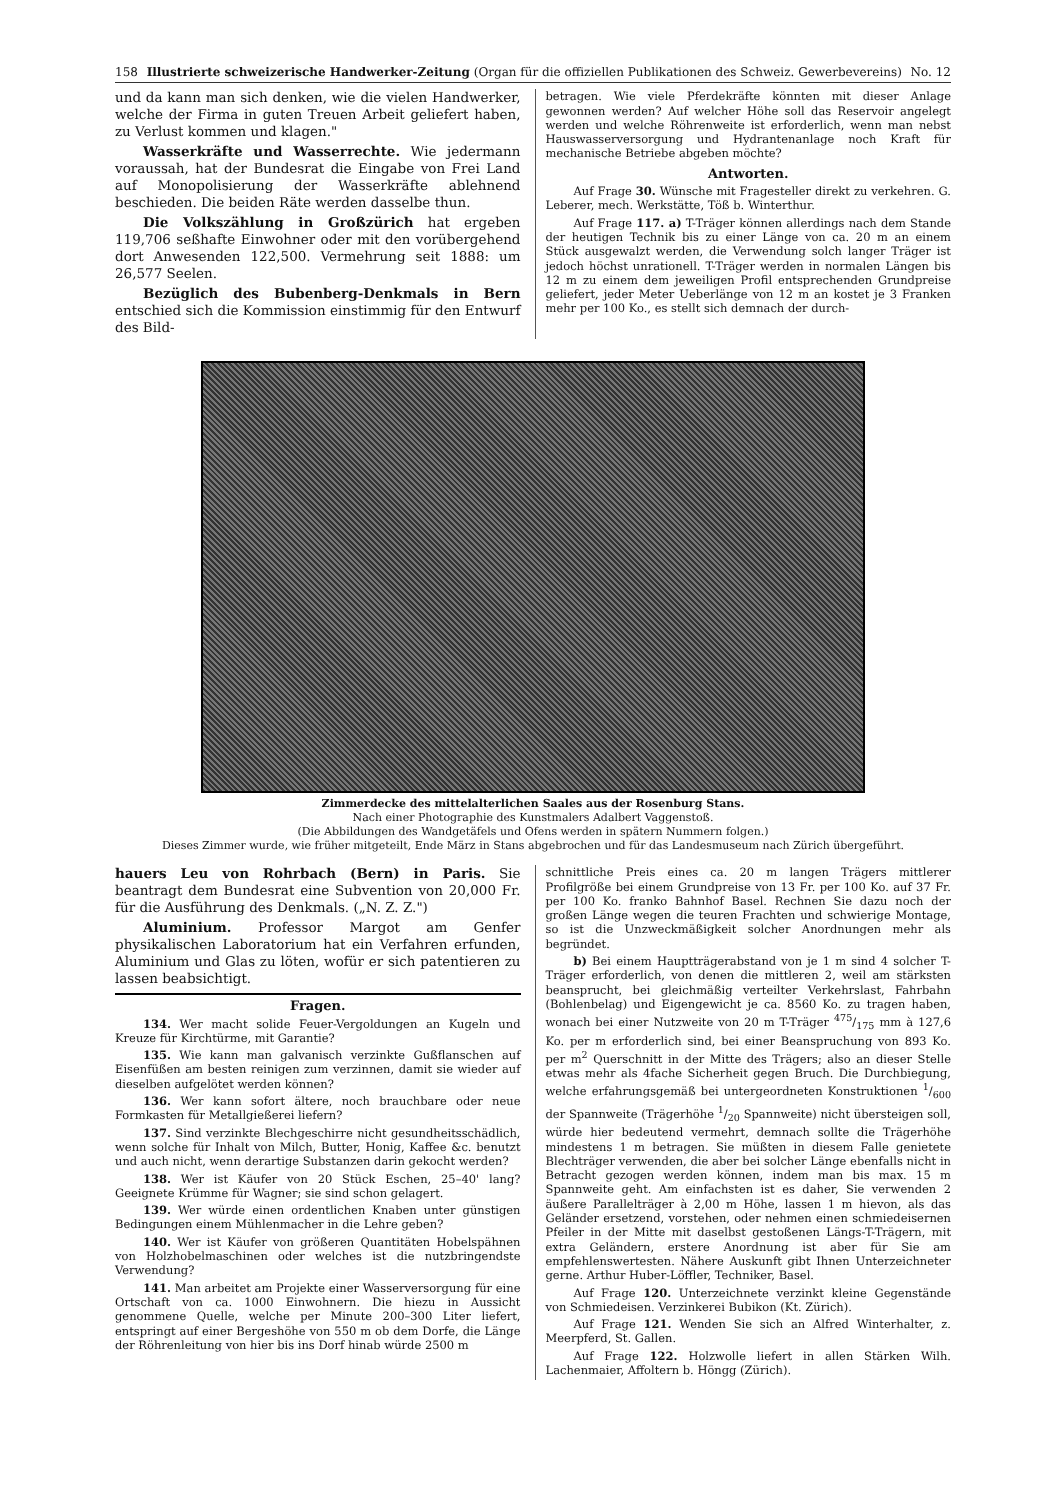158 Illustrierte schweizerische Handwerker-Zeitung (Organ für die offiziellen Publikationen des Schweiz. Gewerbevereins) No. 12
und da kann man sich denken, wie die vielen Handwerker, welche der Firma in guten Treuen Arbeit geliefert haben, zu Verlust kommen und klagen."
Wasserkräfte und Wasserrechte. Wie jedermann voraussah, hat der Bundesrat die Eingabe von Frei Land auf Monopolisierung der Wasserkräfte ablehnend beschieden. Die beiden Räte werden dasselbe thun.
Die Volkszählung in Großzürich hat ergeben 119,706 seßhafte Einwohner oder mit den vorübergehend dort Anwesenden 122,500. Vermehrung seit 1888: um 26,577 Seelen.
Bezüglich des Bubenberg-Denkmals in Bern entschied sich die Kommission einstimmig für den Entwurf des Bild-
betragen. Wie viele Pferdekräfte könnten mit dieser Anlage gewonnen werden? Auf welcher Höhe soll das Reservoir angelegt werden und welche Röhrenweite ist erforderlich, wenn man nebst Hauswasserversorgung und Hydrantenanlage noch Kraft für mechanische Betriebe abgeben möchte?
Antworten.
Auf Frage 30. Wünsche mit Fragesteller direkt zu verkehren. G. Leberer, mech. Werkstätte, Töß b. Winterthur.
Auf Frage 117. a) T-Träger können allerdings nach dem Stande der heutigen Technik bis zu einer Länge von ca. 20 m an einem Stück ausgewalzt werden, die Verwendung solch langer Träger ist jedoch höchst unrationell. T-Träger werden in normalen Längen bis 12 m zu einem dem jeweiligen Profil entsprechenden Grundpreise geliefert, jeder Meter Ueberlänge von 12 m an kostet je 3 Franken mehr per 100 Ko., es stellt sich demnach der durch-
Zimmerdecke des mittelalterlichen Saales aus der Rosenburg Stans.
Nach einer Photographie des Kunstmalers Adalbert Vaggenstoß.
(Die Abbildungen des Wandgetäfels und Ofens werden in spätern Nummern folgen.)
Dieses Zimmer wurde, wie früher mitgeteilt, Ende März in Stans abgebrochen und für das Landesmuseum nach Zürich übergeführt.
hauers Leu von Rohrbach (Bern) in Paris. Sie beantragt dem Bundesrat eine Subvention von 20,000 Fr. für die Ausführung des Denkmals. („N. Z. Z.")
Aluminium. Professor Margot am Genfer physikalischen Laboratorium hat ein Verfahren erfunden, Aluminium und Glas zu löten, wofür er sich patentieren zu lassen beabsichtigt.
Fragen.
134. Wer macht solide Feuer-Vergoldungen an Kugeln und Kreuze für Kirchtürme, mit Garantie?
135. Wie kann man galvanisch verzinkte Gußflanschen auf Eisenfüßen am besten reinigen zum verzinnen, damit sie wieder auf dieselben aufgelötet werden können?
136. Wer kann sofort ältere, noch brauchbare oder neue Formkasten für Metallgießerei liefern?
137. Sind verzinkte Blechgeschirre nicht gesundheitsschädlich, wenn solche für Inhalt von Milch, Butter, Honig, Kaffee &c. benutzt und auch nicht, wenn derartige Substanzen darin gekocht werden?
138. Wer ist Käufer von 20 Stück Eschen, 25–40' lang? Geeignete Krümme für Wagner; sie sind schon gelagert.
139. Wer würde einen ordentlichen Knaben unter günstigen Bedingungen einem Mühlenmacher in die Lehre geben?
140. Wer ist Käufer von größeren Quantitäten Hobelspähnen von Holzhobelmaschinen oder welches ist die nutzbringendste Verwendung?
141. Man arbeitet am Projekte einer Wasserversorgung für eine Ortschaft von ca. 1000 Einwohnern. Die hiezu in Aussicht genommene Quelle, welche per Minute 200–300 Liter liefert, entspringt auf einer Bergeshöhe von 550 m ob dem Dorfe, die Länge der Röhrenleitung von hier bis ins Dorf hinab würde 2500 m
schnittliche Preis eines ca. 20 m langen Trägers mittlerer Profilgröße bei einem Grundpreise von 13 Fr. per 100 Ko. auf 37 Fr. per 100 Ko. franko Bahnhof Basel. Rechnen Sie dazu noch der großen Länge wegen die teuren Frachten und schwierige Montage, so ist die Unzweckmäßigkeit solcher Anordnungen mehr als begründet.
b) Bei einem Hauptträgerabstand von je 1 m sind 4 solcher T-Träger erforderlich, von denen die mittleren 2, weil am stärksten beansprucht, bei gleichmäßig verteilter Verkehrslast, Fahrbahn (Bohlenbelag) und Eigengewicht je ca. 8560 Ko. zu tragen haben, wonach bei einer Nutzweite von 20 m T-Träger 475/175 mm à 127,6 Ko. per m erforderlich sind, bei einer Beanspruchung von 893 Ko. per m<sup>2</sup> Querschnitt in der Mitte des Trägers; also an dieser Stelle etwas mehr als 4fache Sicherheit gegen Bruch. Die Durchbiegung, welche erfahrungsgemäß bei untergeordneten Konstruktionen 1/600 der Spannweite (Trägerhöhe 1/20 Spannweite) nicht übersteigen soll, würde hier bedeutend vermehrt, demnach sollte die Trägerhöhe mindestens 1 m betragen. Sie müßten in diesem Falle genietete Blechträger verwenden, die aber bei solcher Länge ebenfalls nicht in Betracht gezogen werden können, indem man bis max. 15 m Spannweite geht. Am einfachsten ist es daher, Sie verwenden 2 äußere Parallelträger à 2,00 m Höhe, lassen 1 m hievon, als das Geländer ersetzend, vorstehen, oder nehmen einen schmiedeisernen Pfeiler in der Mitte mit daselbst gestoßenen Längs-T-Trägern, mit extra Geländern, erstere Anordnung ist aber für Sie am empfehlenswertesten. Nähere Auskunft gibt Ihnen Unterzeichneter gerne. Arthur Huber-Löffler, Techniker, Basel.
Auf Frage 120. Unterzeichnete verzinkt kleine Gegenstände von Schmiedeisen. Verzinkerei Bubikon (Kt. Zürich).
Auf Frage 121. Wenden Sie sich an Alfred Winterhalter, z. Meerpferd, St. Gallen.
Auf Frage 122. Holzwolle liefert in allen Stärken Wilh. Lachenmaier, Affoltern b. Höngg (Zürich).